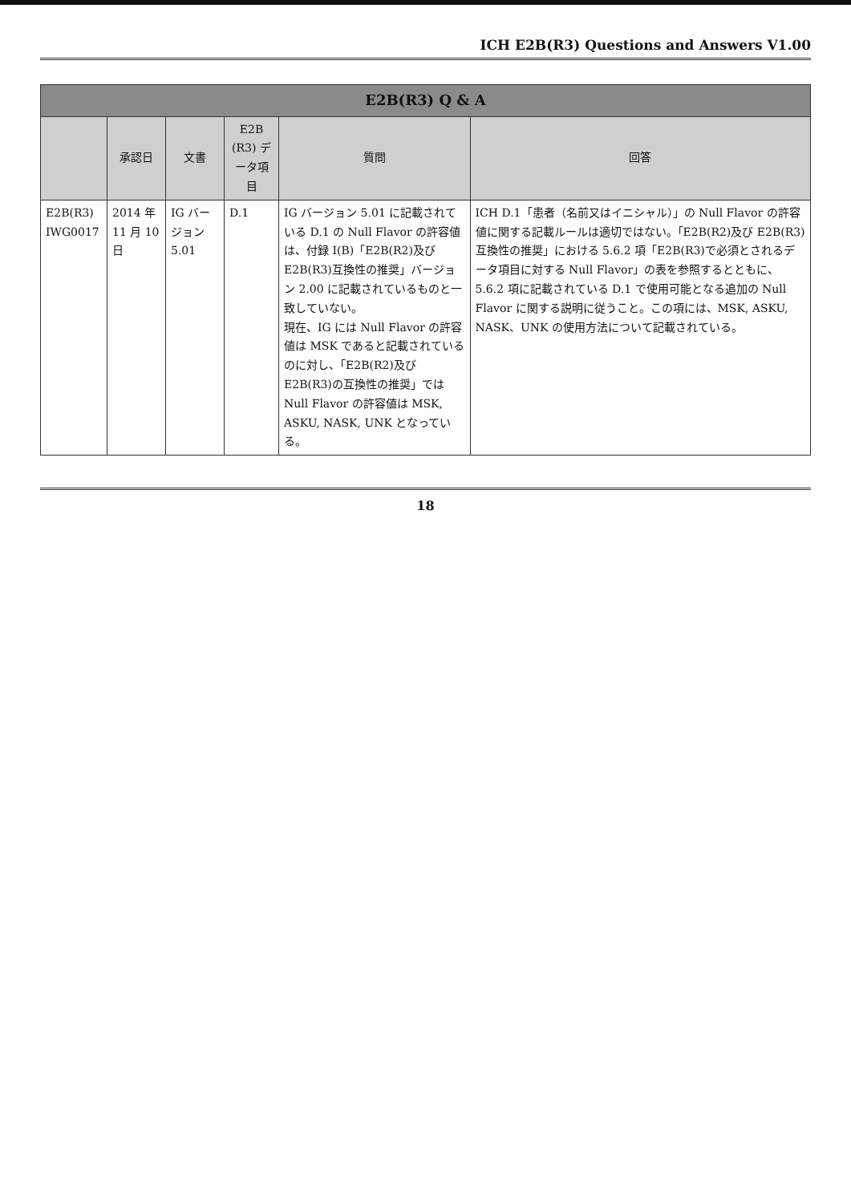ICH E2B(R3) Questions and Answers V1.00
| E2B(R3) Q & A | | | | | |
| --- | --- | --- | --- | --- | --- |
| | 承認日 | 文書 | E2B (R3) データ項目 | 質問 | 回答 |
| E2B(R3) IWG0017 | 2014 年 11 月 10 日 | IG バージョン 5.01 | D.1 | IG バージョン 5.01 に記載されている D.1 の Null Flavor の許容値は、付録 I(B)「E2B(R2)及び E2B(R3)互換性の推奨」バージョン 2.00 に記載されているものと一致していない。 現在、IG には Null Flavor の許容値は MSK であると記載されているのに対し、「E2B(R2)及び E2B(R3)の互換性の推奨」では Null Flavor の許容値は MSK, ASKU, NASK, UNK となっている。 | ICH D.1「患者（名前又はイニシャル）」の Null Flavor の許容値に関する記載ルールは適切ではない。「E2B(R2)及び E2B(R3)互換性の推奨」における 5.6.2 項「E2B(R3)で必須とされるデータ項目に対する Null Flavor」の表を参照するとともに、5.6.2 項に記載されている D.1 で使用可能となる追加の Null Flavor に関する説明に従うこと。この項には、MSK, ASKU, NASK、UNK の使用方法について記載されている。 |
18